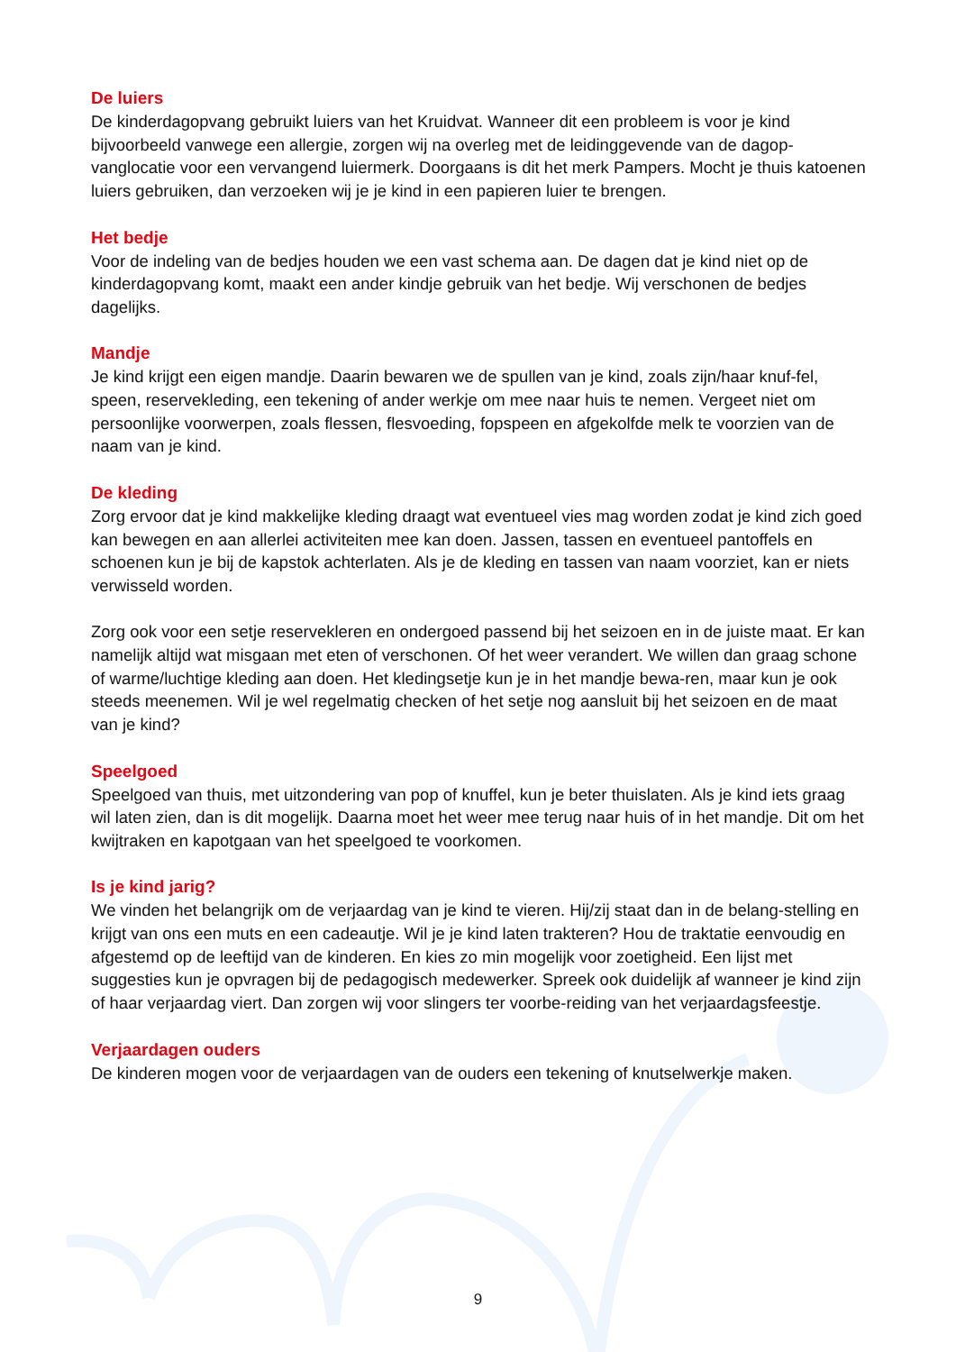De luiers
De kinderdagopvang gebruikt luiers van het Kruidvat. Wanneer dit een probleem is voor je kind bijvoorbeeld vanwege een allergie, zorgen wij na overleg met de leidinggevende van de dagop-vanglocatie voor een vervangend luiermerk. Doorgaans is dit het merk Pampers. Mocht je thuis katoenen luiers gebruiken, dan verzoeken wij je je kind in een papieren luier te brengen.
Het bedje
Voor de indeling van de bedjes houden we een vast schema aan. De dagen dat je kind niet op de kinderdagopvang komt, maakt een ander kindje gebruik van het bedje. Wij verschonen de bedjes dagelijks.
Mandje
Je kind krijgt een eigen mandje. Daarin bewaren we de spullen van je kind, zoals zijn/haar knuf-fel, speen, reservekleding, een tekening of ander werkje om mee naar huis te nemen. Vergeet niet om persoonlijke voorwerpen, zoals flessen, flesvoeding, fopspeen en afgekolfde melk te voorzien van de naam van je kind.
De kleding
Zorg ervoor dat je kind makkelijke kleding draagt wat eventueel vies mag worden zodat je kind zich goed kan bewegen en aan allerlei activiteiten mee kan doen. Jassen, tassen en eventueel pantoffels en schoenen kun je bij de kapstok achterlaten. Als je de kleding en tassen van naam voorziet, kan er niets verwisseld worden.
Zorg ook voor een setje reservekleren en ondergoed passend bij het seizoen en in de juiste maat. Er kan namelijk altijd wat misgaan met eten of verschonen. Of het weer verandert. We willen dan graag schone of warme/luchtige kleding aan doen. Het kledingsetje kun je in het mandje bewa-ren, maar kun je ook steeds meenemen. Wil je wel regelmatig checken of het setje nog aansluit bij het seizoen en de maat van je kind?
Speelgoed
Speelgoed van thuis, met uitzondering van pop of knuffel, kun je beter thuislaten. Als je kind iets graag wil laten zien, dan is dit mogelijk. Daarna moet het weer mee terug naar huis of in het mandje. Dit om het kwijtraken en kapotgaan van het speelgoed te voorkomen.
Is je kind jarig?
We vinden het belangrijk om de verjaardag van je kind te vieren. Hij/zij staat dan in de belang-stelling en krijgt van ons een muts en een cadeautje. Wil je je kind laten trakteren? Hou de traktatie eenvoudig en afgestemd op de leeftijd van de kinderen. En kies zo min mogelijk voor zoetigheid. Een lijst met suggesties kun je opvragen bij de pedagogisch medewerker. Spreek ook duidelijk af wanneer je kind zijn of haar verjaardag viert. Dan zorgen wij voor slingers ter voorbe-reiding van het verjaardagsfeestje.
Verjaardagen ouders
De kinderen mogen voor de verjaardagen van de ouders een tekening of knutselwerkje maken.
9